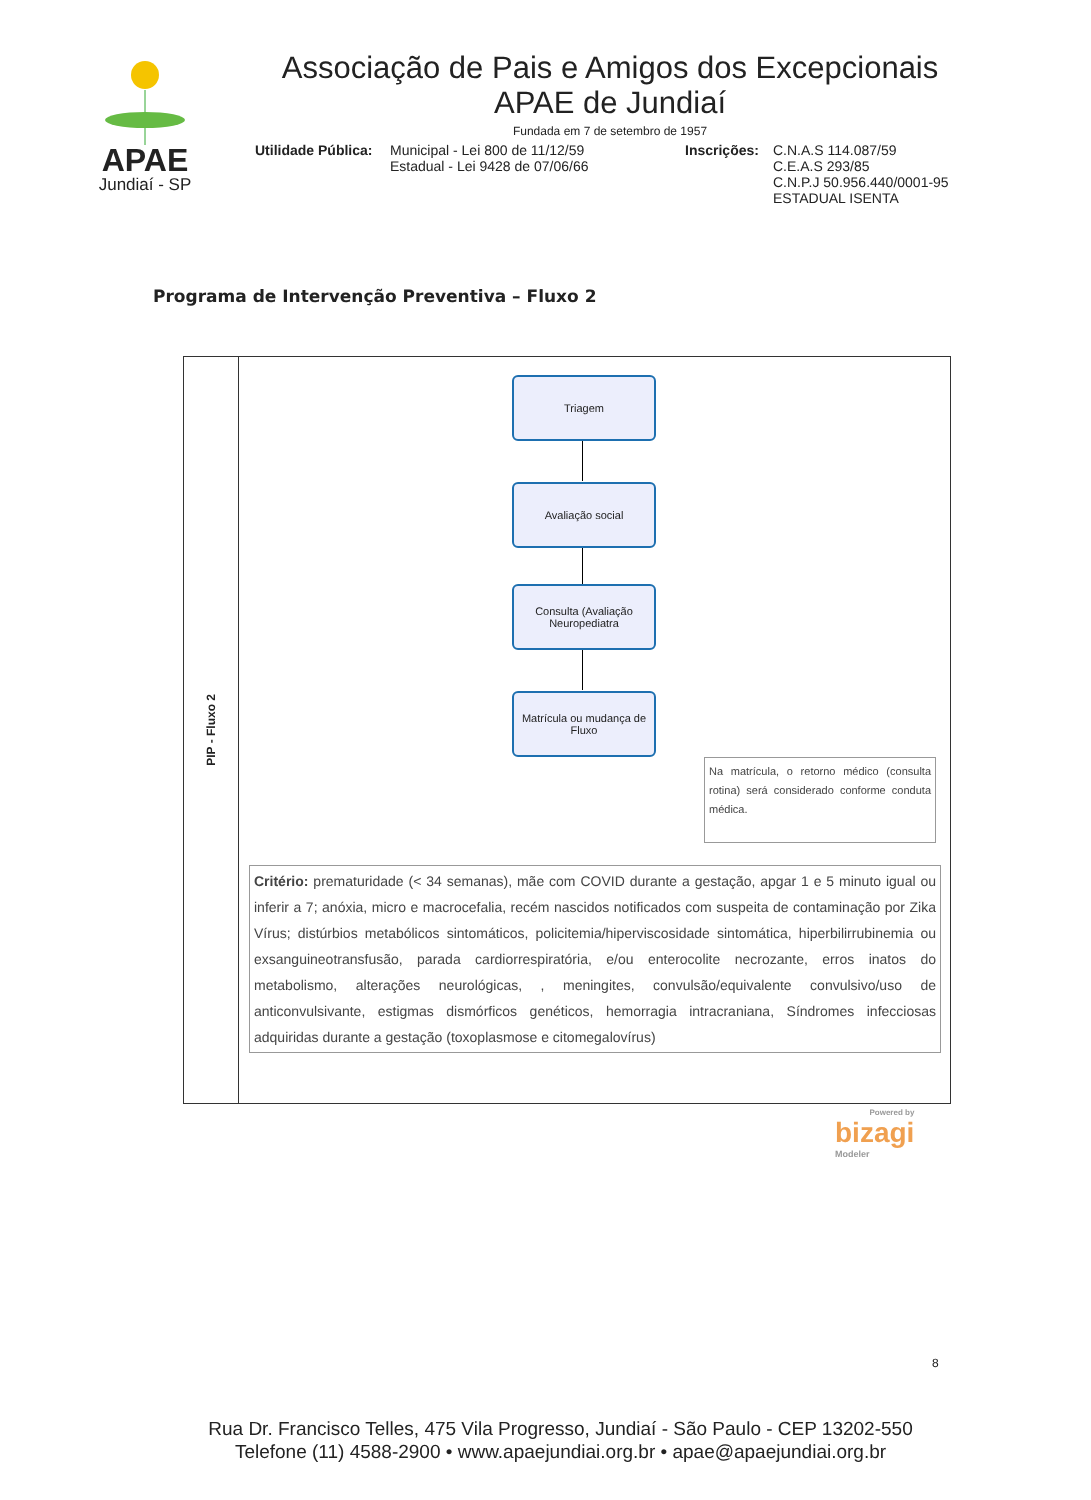APAE
Jundiaí - SP
Associação de Pais e Amigos dos Excepcionais
APAE de Jundiaí
Fundada em 7 de setembro de 1957
Utilidade Pública:
Municipal - Lei 800 de 11/12/59
Estadual - Lei 9428 de 07/06/66
Inscrições:
C.N.A.S 114.087/59
C.E.A.S 293/85
C.N.P.J 50.956.440/0001-95
ESTADUAL ISENTA
Programa de Intervenção Preventiva – Fluxo 2
PIP - Fluxo 2
Triagem
Avaliação social
Consulta (Avaliação Neuropediatra
Matrícula ou mudança de Fluxo
Na matrícula, o retorno médico (consulta rotina) será considerado conforme conduta médica.
Critério: prematuridade (< 34 semanas), mãe com COVID durante a gestação, apgar 1 e 5 minuto igual ou inferir a 7; anóxia, micro e macrocefalia, recém nascidos notificados com suspeita de contaminação por Zika Vírus; distúrbios metabólicos sintomáticos, policitemia/hiperviscosidade sintomática, hiperbilirrubinemia ou exsanguineotransfusão, parada cardiorrespiratória, e/ou enterocolite necrozante, erros inatos do metabolismo, alterações neurológicas, , meningites, convulsão/equivalente convulsivo/uso de anticonvulsivante, estigmas dismórficos genéticos, hemorragia intracraniana, Síndromes infecciosas adquiridas durante a gestação (toxoplasmose e citomegalovírus)
Powered by
bizagi
Modeler
8
Rua Dr. Francisco Telles, 475 Vila Progresso, Jundiaí - São Paulo - CEP 13202-550
Telefone (11) 4588-2900 • www.apaejundiai.org.br • apae@apaejundiai.org.br